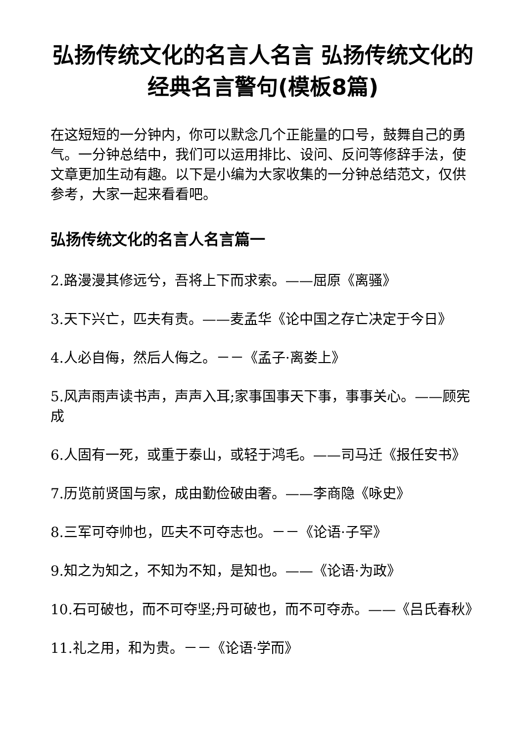弘扬传统文化的名言人名言 弘扬传统文化的经典名言警句(模板8篇)
在这短短的一分钟内，你可以默念几个正能量的口号，鼓舞自己的勇气。一分钟总结中，我们可以运用排比、设问、反问等修辞手法，使文章更加生动有趣。以下是小编为大家收集的一分钟总结范文，仅供参考，大家一起来看看吧。
弘扬传统文化的名言人名言篇一
2.路漫漫其修远兮，吾将上下而求索。——屈原《离骚》
3.天下兴亡，匹夫有责。——麦孟华《论中国之存亡决定于今日》
4.人必自侮，然后人侮之。－－《孟子·离娄上》
5.风声雨声读书声，声声入耳;家事国事天下事，事事关心。——顾宪成
6.人固有一死，或重于泰山，或轻于鸿毛。——司马迁《报任安书》
7.历览前贤国与家，成由勤俭破由奢。——李商隐《咏史》
8.三军可夺帅也，匹夫不可夺志也。－－《论语·子罕》
9.知之为知之，不知为不知，是知也。——《论语·为政》
10.石可破也，而不可夺坚;丹可破也，而不可夺赤。——《吕氏春秋》
11.礼之用，和为贵。－－《论语·学而》